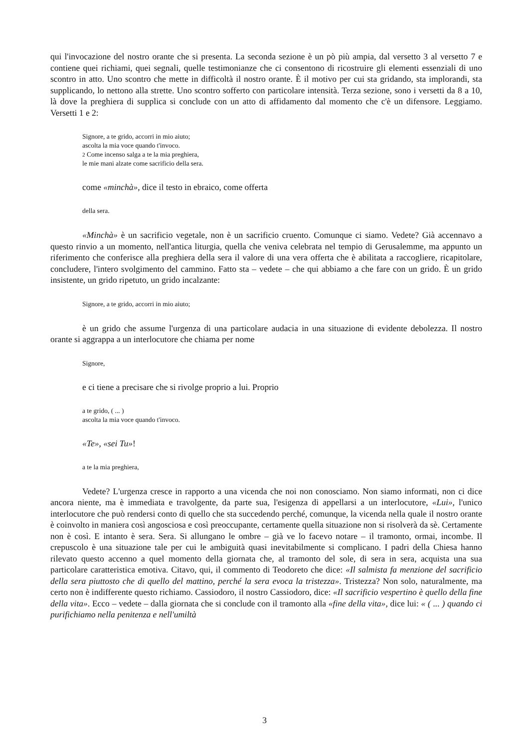qui l'invocazione del nostro orante che si presenta. La seconda sezione è un pò più ampia, dal versetto 3 al versetto 7 e contiene quei richiami, quei segnali, quelle testimonianze che ci consentono di ricostruire gli elementi essenziali di uno scontro in atto. Uno scontro che mette in difficoltà il nostro orante. È il motivo per cui sta gridando, sta implorandi, sta supplicando, lo nettono alla strette. Uno scontro sofferto con particolare intensità. Terza sezione, sono i versetti da 8 a 10, là dove la preghiera di supplica si conclude con un atto di affidamento dal momento che c'è un difensore. Leggiamo. Versetti 1 e 2:
Signore, a te grido, accorri in mio aiuto;
ascolta la mia voce quando t'invoco.
2 Come incenso salga a te la mia preghiera,
le mie mani alzate come sacrificio della sera.
come «minchà», dice il testo in ebraico, come offerta
della sera.
«Minchà» è un sacrificio vegetale, non è un sacrificio cruento. Comunque ci siamo. Vedete? Già accennavo a questo rinvio a un momento, nell'antica liturgia, quella che veniva celebrata nel tempio di Gerusalemme, ma appunto un riferimento che conferisce alla preghiera della sera il valore di una vera offerta che è abilitata a raccogliere, ricapitolare, concludere, l'intero svolgimento del cammino. Fatto sta – vedete – che qui abbiamo a che fare con un grido. È un grido insistente, un grido ripetuto, un grido incalzante:
Signore, a te grido, accorri in mio aiuto;
è un grido che assume l'urgenza di una particolare audacia in una situazione di evidente debolezza. Il nostro orante si aggrappa a un interlocutore che chiama per nome
Signore,
e ci tiene a precisare che si rivolge proprio a lui. Proprio
a te grido, ( ... )
ascolta la mia voce quando t'invoco.
«Te», «sei Tu»!
a te la mia preghiera,
Vedete? L'urgenza cresce in rapporto a una vicenda che noi non conosciamo. Non siamo informati, non ci dice ancora niente, ma è immediata e travolgente, da parte sua, l'esigenza di appellarsi a un interlocutore, «Lui», l'unico interlocutore che può rendersi conto di quello che sta succedendo perché, comunque, la vicenda nella quale il nostro orante è coinvolto in maniera così angosciosa e così preoccupante, certamente quella situazione non si risolverà da sè. Certamente non è così. E intanto è sera. Sera. Si allungano le ombre – già ve lo facevo notare – il tramonto, ormai, incombe. Il crepuscolo è una situazione tale per cui le ambiguità quasi inevitabilmente si complicano. I padri della Chiesa hanno rilevato questo accenno a quel momento della giornata che, al tramonto del sole, di sera in sera, acquista una sua particolare caratteristica emotiva. Citavo, qui, il commento di Teodoreto che dice: «Il salmista fa menzione del sacrificio della sera piuttosto che di quello del mattino, perché la sera evoca la tristezza». Tristezza? Non solo, naturalmente, ma certo non è indifferente questo richiamo. Cassiodoro, il nostro Cassiodoro, dice: «Il sacrificio vespertino è quello della fine della vita». Ecco – vedete – dalla giornata che si conclude con il tramonto alla «fine della vita», dice lui: « ( ... ) quando ci purifichiamo nella penitenza e nell'umiltà
3